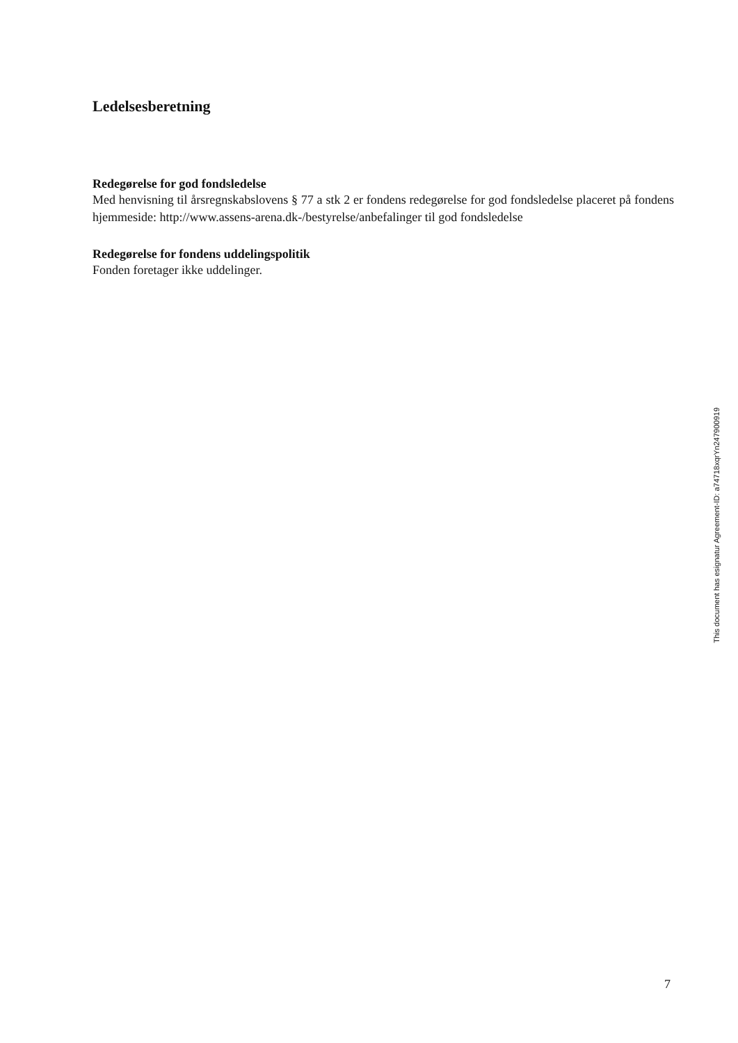Ledelsesberetning
Redegørelse for god fondsledelse
Med henvisning til årsregnskabslovens § 77 a stk 2 er fondens redegørelse for god fondsledelse placeret på fondens hjemmeside: http://www.assens-arena.dk-/bestyrelse/anbefalinger til god fondsledelse
Redegørelse for fondens uddelingspolitik
Fonden foretager ikke uddelinger.
This document has esignatur Agreement-ID: a74718xqrYn247900919
7